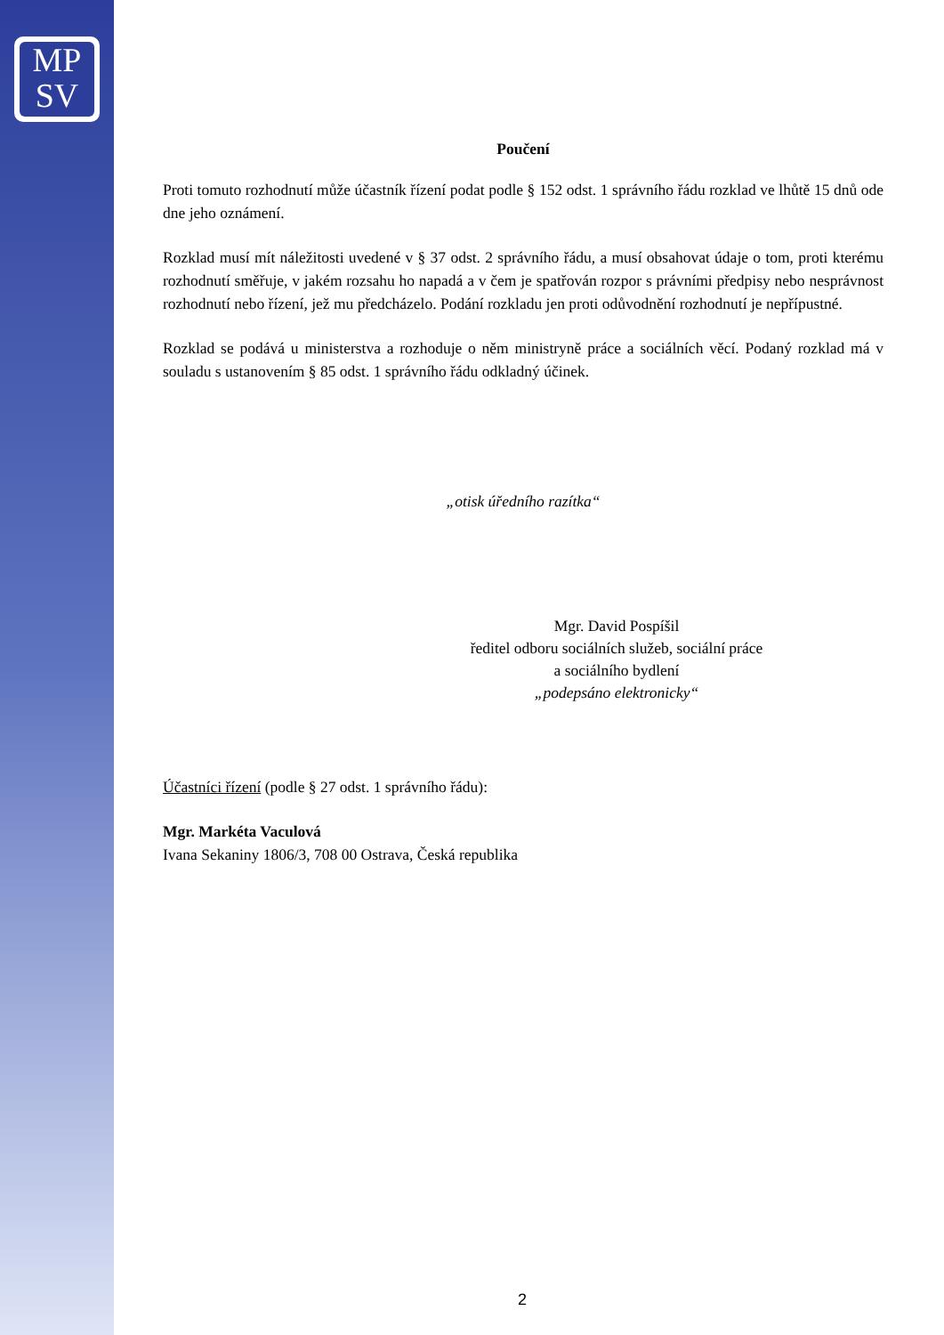MP
SV
Poučení
Proti tomuto rozhodnutí může účastník řízení podat podle § 152 odst. 1 správního řádu rozklad ve lhůtě 15 dnů ode dne jeho oznámení.
Rozklad musí mít náležitosti uvedené v § 37 odst. 2 správního řádu, a musí obsahovat údaje o tom, proti kterému rozhodnutí směřuje, v jakém rozsahu ho napadá a v čem je spatřován rozpor s právními předpisy nebo nesprávnost rozhodnutí nebo řízení, jež mu předcházelo. Podání rozkladu jen proti odůvodnění rozhodnutí je nepřípustné.
Rozklad se podává u ministerstva a rozhoduje o něm ministryně práce a sociálních věcí. Podaný rozklad má v souladu s ustanovením § 85 odst. 1 správního řádu odkladný účinek.
„otisk úředního razítka“
Mgr. David Pospíšil
ředitel odboru sociálních služeb, sociální práce
a sociálního bydlení
„podepsáno elektronicky“
Účastníci řízení (podle § 27 odst. 1 správního řádu):
Mgr. Markéta Vaculová
Ivana Sekaniny 1806/3, 708 00 Ostrava, Česká republika
2